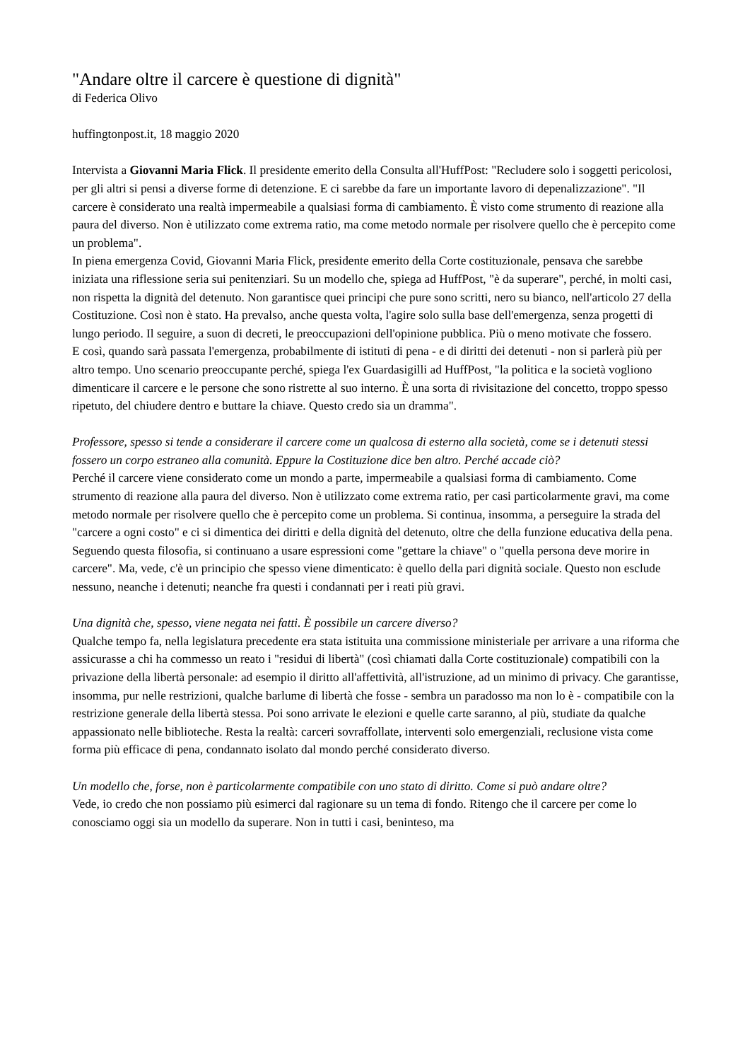"Andare oltre il carcere è questione di dignità"
di Federica Olivo
huffingtonpost.it, 18 maggio 2020
Intervista a Giovanni Maria Flick. Il presidente emerito della Consulta all'HuffPost: "Recludere solo i soggetti pericolosi, per gli altri si pensi a diverse forme di detenzione. E ci sarebbe da fare un importante lavoro di depenalizzazione". "Il carcere è considerato una realtà impermeabile a qualsiasi forma di cambiamento. È visto come strumento di reazione alla paura del diverso. Non è utilizzato come extrema ratio, ma come metodo normale per risolvere quello che è percepito come un problema".
In piena emergenza Covid, Giovanni Maria Flick, presidente emerito della Corte costituzionale, pensava che sarebbe iniziata una riflessione seria sui penitenziari. Su un modello che, spiega ad HuffPost, "è da superare", perché, in molti casi, non rispetta la dignità del detenuto. Non garantisce quei principi che pure sono scritti, nero su bianco, nell'articolo 27 della Costituzione. Così non è stato. Ha prevalso, anche questa volta, l'agire solo sulla base dell'emergenza, senza progetti di lungo periodo. Il seguire, a suon di decreti, le preoccupazioni dell'opinione pubblica. Più o meno motivate che fossero.
E così, quando sarà passata l'emergenza, probabilmente di istituti di pena - e di diritti dei detenuti - non si parlerà più per altro tempo. Uno scenario preoccupante perché, spiega l'ex Guardasigilli ad HuffPost, "la politica e la società vogliono dimenticare il carcere e le persone che sono ristrette al suo interno. È una sorta di rivisitazione del concetto, troppo spesso ripetuto, del chiudere dentro e buttare la chiave. Questo credo sia un dramma".
Professore, spesso si tende a considerare il carcere come un qualcosa di esterno alla società, come se i detenuti stessi fossero un corpo estraneo alla comunità. Eppure la Costituzione dice ben altro. Perché accade ciò?
Perché il carcere viene considerato come un mondo a parte, impermeabile a qualsiasi forma di cambiamento. Come strumento di reazione alla paura del diverso. Non è utilizzato come extrema ratio, per casi particolarmente gravi, ma come metodo normale per risolvere quello che è percepito come un problema. Si continua, insomma, a perseguire la strada del "carcere a ogni costo" e ci si dimentica dei diritti e della dignità del detenuto, oltre che della funzione educativa della pena. Seguendo questa filosofia, si continuano a usare espressioni come "gettare la chiave" o "quella persona deve morire in carcere". Ma, vede, c'è un principio che spesso viene dimenticato: è quello della pari dignità sociale. Questo non esclude nessuno, neanche i detenuti; neanche fra questi i condannati per i reati più gravi.
Una dignità che, spesso, viene negata nei fatti. È possibile un carcere diverso?
Qualche tempo fa, nella legislatura precedente era stata istituita una commissione ministeriale per arrivare a una riforma che assicurasse a chi ha commesso un reato i "residui di libertà" (così chiamati dalla Corte costituzionale) compatibili con la privazione della libertà personale: ad esempio il diritto all'affettività, all'istruzione, ad un minimo di privacy. Che garantisse, insomma, pur nelle restrizioni, qualche barlume di libertà che fosse - sembra un paradosso ma non lo è - compatibile con la restrizione generale della libertà stessa. Poi sono arrivate le elezioni e quelle carte saranno, al più, studiate da qualche appassionato nelle biblioteche. Resta la realtà: carceri sovraffollate, interventi solo emergenziali, reclusione vista come forma più efficace di pena, condannato isolato dal mondo perché considerato diverso.
Un modello che, forse, non è particolarmente compatibile con uno stato di diritto. Come si può andare oltre?
Vede, io credo che non possiamo più esimerci dal ragionare su un tema di fondo. Ritengo che il carcere per come lo conosciamo oggi sia un modello da superare. Non in tutti i casi, beninteso, ma